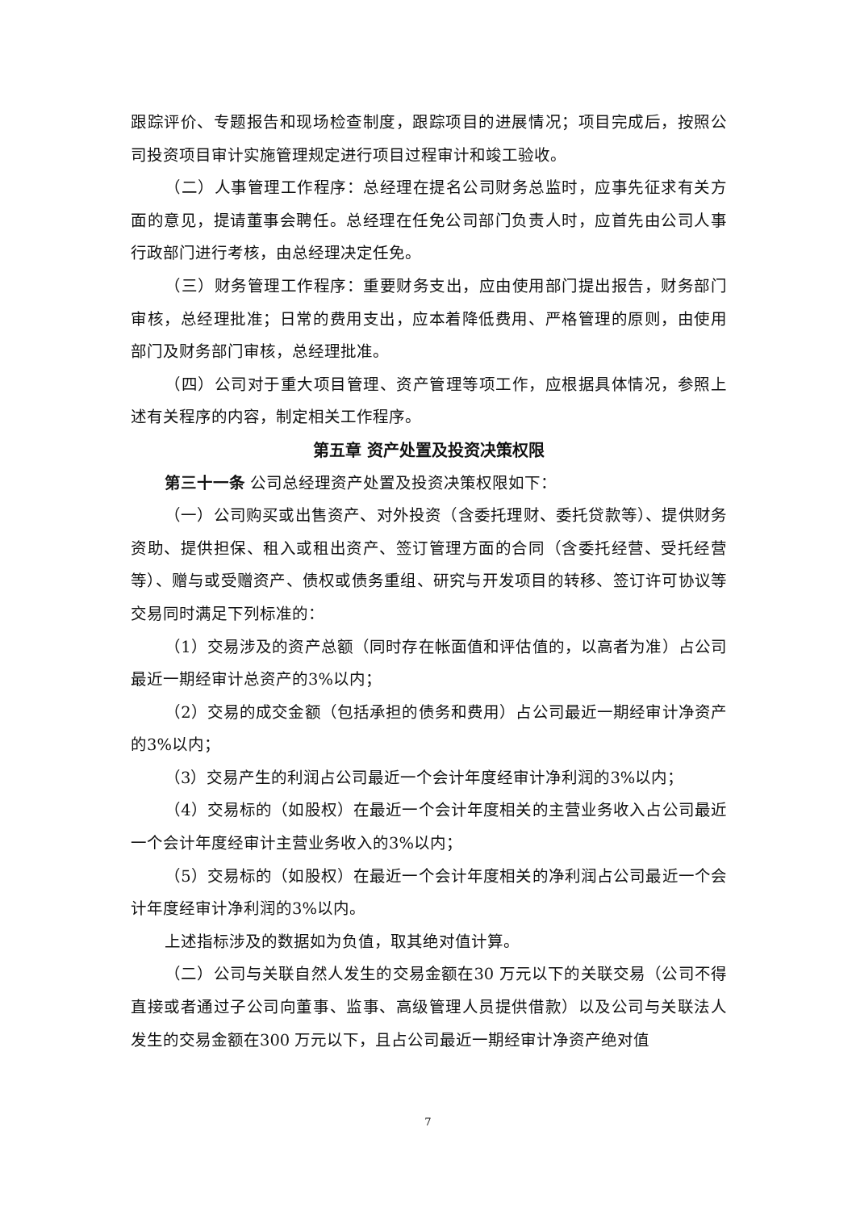跟踪评价、专题报告和现场检查制度，跟踪项目的进展情况；项目完成后，按照公司投资项目审计实施管理规定进行项目过程审计和竣工验收。
（二）人事管理工作程序：总经理在提名公司财务总监时，应事先征求有关方面的意见，提请董事会聘任。总经理在任免公司部门负责人时，应首先由公司人事行政部门进行考核，由总经理决定任免。
（三）财务管理工作程序：重要财务支出，应由使用部门提出报告，财务部门审核，总经理批准；日常的费用支出，应本着降低费用、严格管理的原则，由使用部门及财务部门审核，总经理批准。
（四）公司对于重大项目管理、资产管理等项工作，应根据具体情况，参照上述有关程序的内容，制定相关工作程序。
第五章 资产处置及投资决策权限
第三十一条 公司总经理资产处置及投资决策权限如下：
（一）公司购买或出售资产、对外投资（含委托理财、委托贷款等）、提供财务资助、提供担保、租入或租出资产、签订管理方面的合同（含委托经营、受托经营等）、赠与或受赠资产、债权或债务重组、研究与开发项目的转移、签订许可协议等交易同时满足下列标准的：
（1）交易涉及的资产总额（同时存在帐面值和评估值的，以高者为准）占公司最近一期经审计总资产的3%以内；
（2）交易的成交金额（包括承担的债务和费用）占公司最近一期经审计净资产的3%以内；
（3）交易产生的利润占公司最近一个会计年度经审计净利润的3%以内；
（4）交易标的（如股权）在最近一个会计年度相关的主营业务收入占公司最近一个会计年度经审计主营业务收入的3%以内；
（5）交易标的（如股权）在最近一个会计年度相关的净利润占公司最近一个会计年度经审计净利润的3%以内。
上述指标涉及的数据如为负值，取其绝对值计算。
（二）公司与关联自然人发生的交易金额在30 万元以下的关联交易（公司不得直接或者通过子公司向董事、监事、高级管理人员提供借款）以及公司与关联法人发生的交易金额在300 万元以下，且占公司最近一期经审计净资产绝对值
7